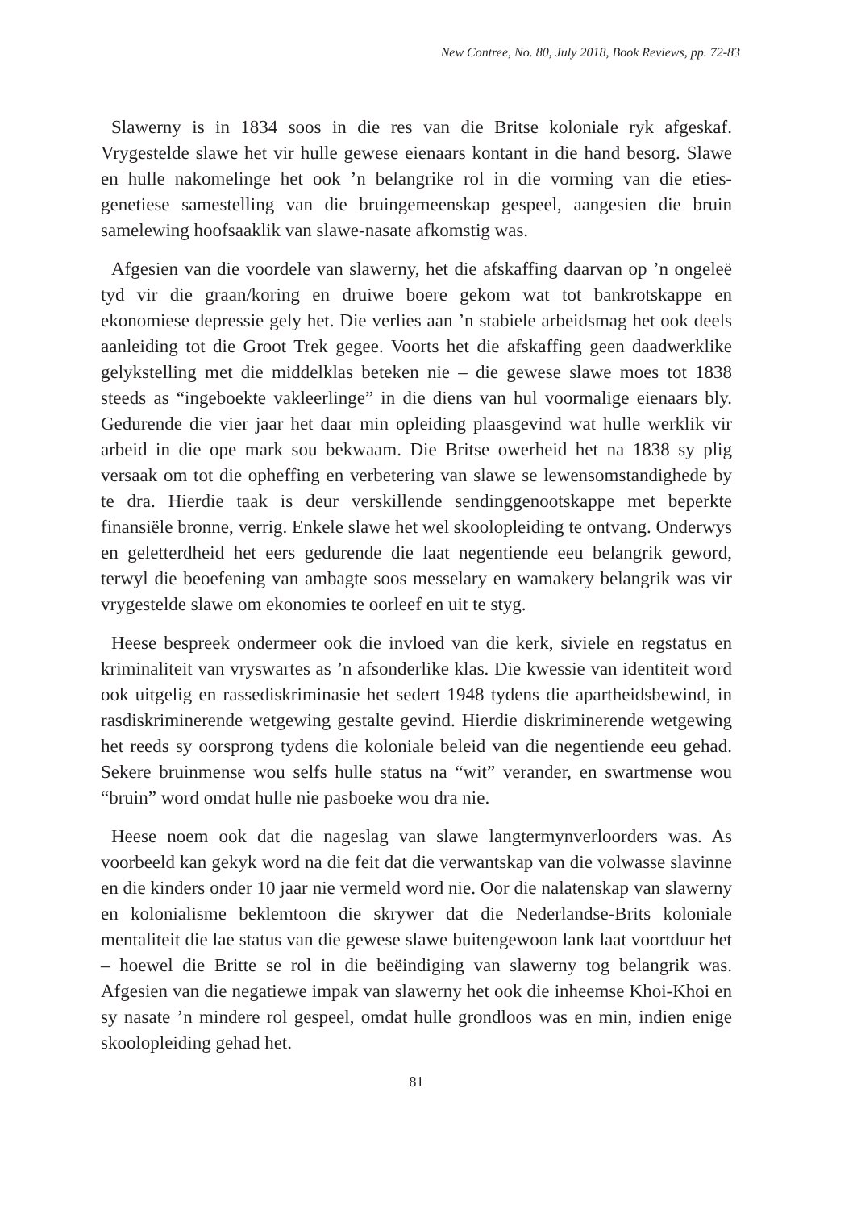New Contree, No. 80, July 2018, Book Reviews, pp. 72-83
Slawerny is in 1834 soos in die res van die Britse koloniale ryk afgeskaf. Vrygestelde slawe het vir hulle gewese eienaars kontant in die hand besorg. Slawe en hulle nakomelinge het ook ’n belangrike rol in die vorming van die eties-genetiese samestelling van die bruingemeenskap gespeel, aangesien die bruin samelewing hoofsaaklik van slawe-nasate afkomstig was.
Afgesien van die voordele van slawerny, het die afskaffing daarvan op ’n ongeleë tyd vir die graan/koring en druiwe boere gekom wat tot bankrotskappe en ekonomiese depressie gely het. Die verlies aan ’n stabiele arbeidsmag het ook deels aanleiding tot die Groot Trek gegee. Voorts het die afskaffing geen daadwerklike gelykstelling met die middelklas beteken nie – die gewese slawe moes tot 1838 steeds as “ingeboekte vakleerlinge” in die diens van hul voormalige eienaars bly. Gedurende die vier jaar het daar min opleiding plaasgevind wat hulle werklik vir arbeid in die ope mark sou bekwaam. Die Britse owerheid het na 1838 sy plig versaak om tot die opheffing en verbetering van slawe se lewensomstandighede by te dra. Hierdie taak is deur verskillende sendinggenootskappe met beperkte finansiële bronne, verrig. Enkele slawe het wel skoolopleiding te ontvang. Onderwys en geletterdheid het eers gedurende die laat negentiende eeu belangrik geword, terwyl die beoefening van ambagte soos messelary en wamakery belangrik was vir vrygestelde slawe om ekonomies te oorleef en uit te styg.
Heese bespreek ondermeer ook die invloed van die kerk, siviele en regstatus en kriminaliteit van vryswartes as ’n afsonderlike klas. Die kwessie van identiteit word ook uitgelig en rassediskriminasie het sedert 1948 tydens die apartheidsbewind, in rasdiskriminerende wetgewing gestalte gevind. Hierdie diskriminerende wetgewing het reeds sy oorsprong tydens die koloniale beleid van die negentiende eeu gehad. Sekere bruinmense wou selfs hulle status na “wit” verander, en swartmense wou “bruin” word omdat hulle nie pasboeke wou dra nie.
Heese noem ook dat die nageslag van slawe langtermynverloorders was. As voorbeeld kan gekyk word na die feit dat die verwantskap van die volwasse slavinne en die kinders onder 10 jaar nie vermeld word nie. Oor die nalatenskap van slawerny en kolonialisme beklemtoon die skrywer dat die Nederlandse-Brits koloniale mentaliteit die lae status van die gewese slawe buitengewoon lank laat voortduur het – hoewel die Britte se rol in die beëindiging van slawerny tog belangrik was. Afgesien van die negatiewe impak van slawerny het ook die inheemse Khoi-Khoi en sy nasate ’n mindere rol gespeel, omdat hulle grondloos was en min, indien enige skoolopleiding gehad het.
81